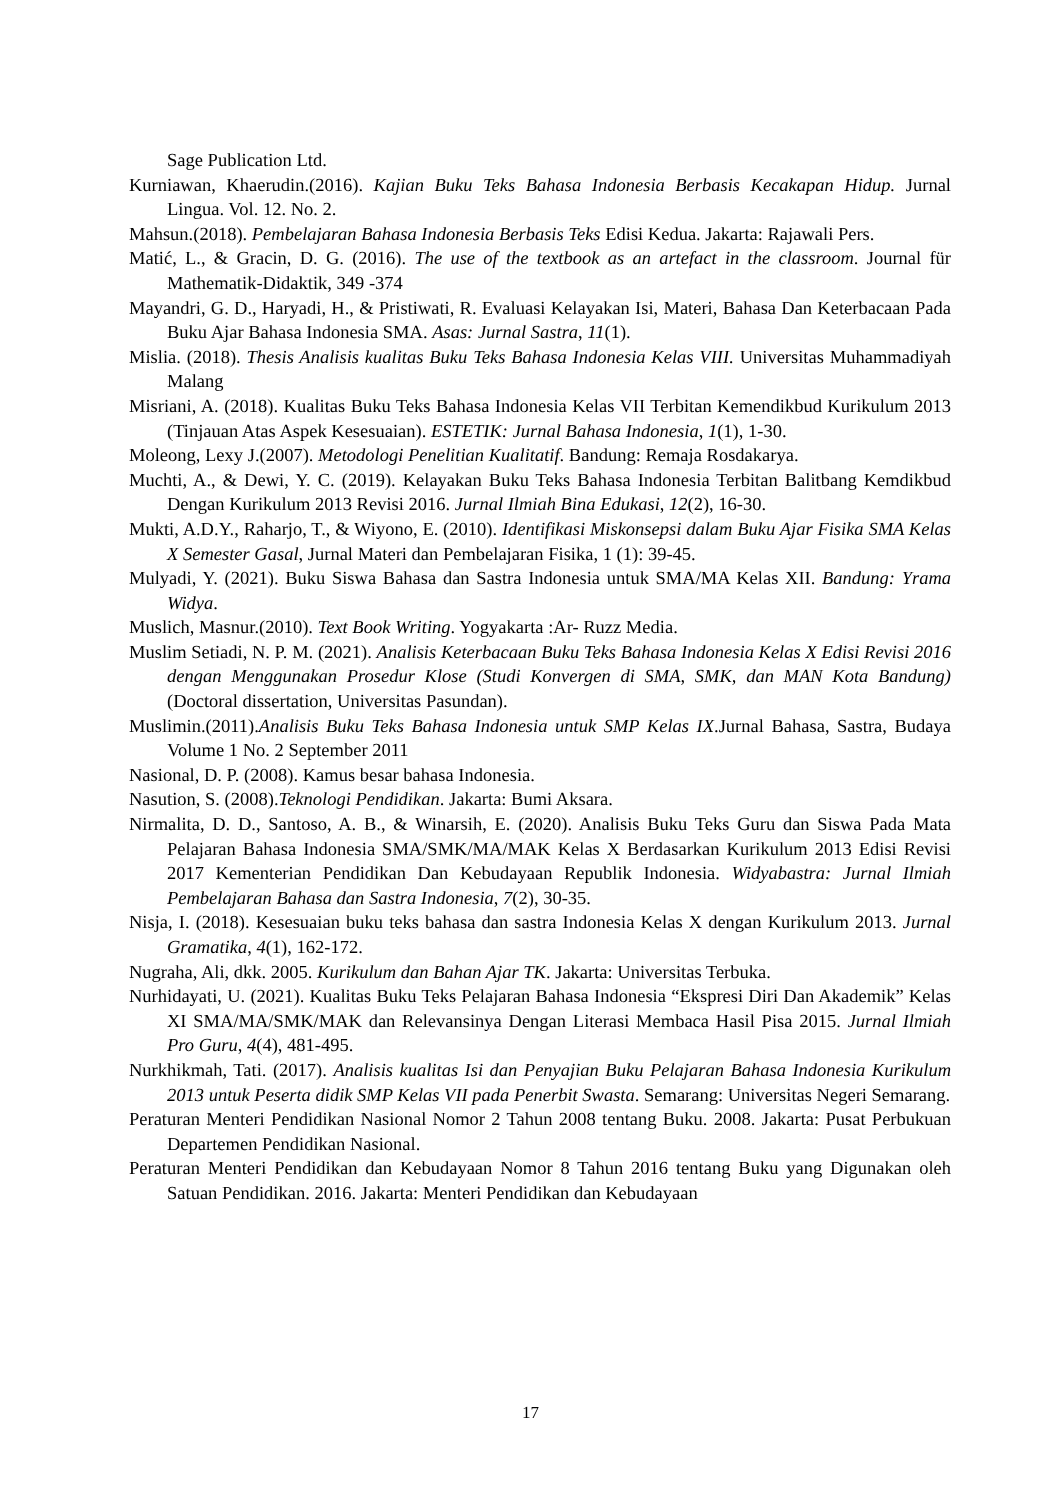Sage Publication Ltd.
Kurniawan, Khaerudin.(2016). Kajian Buku Teks Bahasa Indonesia Berbasis Kecakapan Hidup. Jurnal Lingua. Vol. 12. No. 2.
Mahsun.(2018). Pembelajaran Bahasa Indonesia Berbasis Teks Edisi Kedua. Jakarta: Rajawali Pers.
Matić, L., & Gracin, D. G. (2016). The use of the textbook as an artefact in the classroom. Journal für Mathematik-Didaktik, 349 -374
Mayandri, G. D., Haryadi, H., & Pristiwati, R. Evaluasi Kelayakan Isi, Materi, Bahasa Dan Keterbacaan Pada Buku Ajar Bahasa Indonesia SMA. Asas: Jurnal Sastra, 11(1).
Mislia. (2018). Thesis Analisis kualitas Buku Teks Bahasa Indonesia Kelas VIII. Universitas Muhammadiyah Malang
Misriani, A. (2018). Kualitas Buku Teks Bahasa Indonesia Kelas VII Terbitan Kemendikbud Kurikulum 2013 (Tinjauan Atas Aspek Kesesuaian). ESTETIK: Jurnal Bahasa Indonesia, 1(1), 1-30.
Moleong, Lexy J.(2007). Metodologi Penelitian Kualitatif. Bandung: Remaja Rosdakarya.
Muchti, A., & Dewi, Y. C. (2019). Kelayakan Buku Teks Bahasa Indonesia Terbitan Balitbang Kemdikbud Dengan Kurikulum 2013 Revisi 2016. Jurnal Ilmiah Bina Edukasi, 12(2), 16-30.
Mukti, A.D.Y., Raharjo, T., & Wiyono, E. (2010). Identifikasi Miskonsepsi dalam Buku Ajar Fisika SMA Kelas X Semester Gasal, Jurnal Materi dan Pembelajaran Fisika, 1 (1): 39-45.
Mulyadi, Y. (2021). Buku Siswa Bahasa dan Sastra Indonesia untuk SMA/MA Kelas XII. Bandung: Yrama Widya.
Muslich, Masnur.(2010). Text Book Writing. Yogyakarta :Ar- Ruzz Media.
Muslim Setiadi, N. P. M. (2021). Analisis Keterbacaan Buku Teks Bahasa Indonesia Kelas X Edisi Revisi 2016 dengan Menggunakan Prosedur Klose (Studi Konvergen di SMA, SMK, dan MAN Kota Bandung) (Doctoral dissertation, Universitas Pasundan).
Muslimin.(2011).Analisis Buku Teks Bahasa Indonesia untuk SMP Kelas IX.Jurnal Bahasa, Sastra, Budaya Volume 1 No. 2 September 2011
Nasional, D. P. (2008). Kamus besar bahasa Indonesia.
Nasution, S. (2008).Teknologi Pendidikan. Jakarta: Bumi Aksara.
Nirmalita, D. D., Santoso, A. B., & Winarsih, E. (2020). Analisis Buku Teks Guru dan Siswa Pada Mata Pelajaran Bahasa Indonesia SMA/SMK/MA/MAK Kelas X Berdasarkan Kurikulum 2013 Edisi Revisi 2017 Kementerian Pendidikan Dan Kebudayaan Republik Indonesia. Widyabastra: Jurnal Ilmiah Pembelajaran Bahasa dan Sastra Indonesia, 7(2), 30-35.
Nisja, I. (2018). Kesesuaian buku teks bahasa dan sastra Indonesia Kelas X dengan Kurikulum 2013. Jurnal Gramatika, 4(1), 162-172.
Nugraha, Ali, dkk. 2005. Kurikulum dan Bahan Ajar TK. Jakarta: Universitas Terbuka.
Nurhidayati, U. (2021). Kualitas Buku Teks Pelajaran Bahasa Indonesia “Ekspresi Diri Dan Akademik” Kelas XI SMA/MA/SMK/MAK dan Relevansinya Dengan Literasi Membaca Hasil Pisa 2015. Jurnal Ilmiah Pro Guru, 4(4), 481-495.
Nurkhikmah, Tati. (2017). Analisis kualitas Isi dan Penyajian Buku Pelajaran Bahasa Indonesia Kurikulum 2013 untuk Peserta didik SMP Kelas VII pada Penerbit Swasta. Semarang: Universitas Negeri Semarang.
Peraturan Menteri Pendidikan Nasional Nomor 2 Tahun 2008 tentang Buku. 2008. Jakarta: Pusat Perbukuan Departemen Pendidikan Nasional.
Peraturan Menteri Pendidikan dan Kebudayaan Nomor 8 Tahun 2016 tentang Buku yang Digunakan oleh Satuan Pendidikan. 2016. Jakarta: Menteri Pendidikan dan Kebudayaan
17